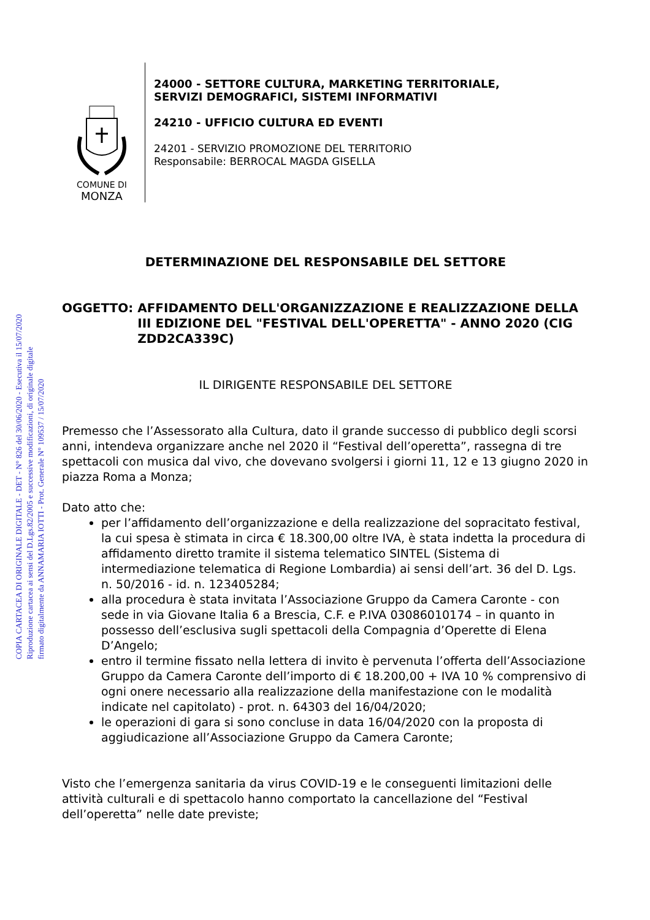COPIA CARTACEA DI ORIGINALE DIGITALE - DET - N° 826 del 30/06/2020 - Esecutiva il 15/07/2020
Riproduzione cartacea ai sensi del D.Lgs.82/2005 e successive modificazioni, di originale digitale
firmato digitalmente da ANNAMARIA IOTTI - Prot. Generale N° 109537 / 15/07/2020
COMUNE DI
MONZA
24000 - SETTORE CULTURA, MARKETING TERRITORIALE,
SERVIZI DEMOGRAFICI, SISTEMI INFORMATIVI
24210 - UFFICIO CULTURA ED EVENTI
24201 - SERVIZIO PROMOZIONE DEL TERRITORIO
Responsabile: BERROCAL MAGDA GISELLA
DETERMINAZIONE DEL RESPONSABILE DEL SETTORE
OGGETTO: AFFIDAMENTO DELL'ORGANIZZAZIONE E REALIZZAZIONE DELLA III EDIZIONE DEL "FESTIVAL DELL'OPERETTA" - ANNO 2020 (CIG ZDD2CA339C)
IL DIRIGENTE RESPONSABILE DEL SETTORE
Premesso che l’Assessorato alla Cultura, dato il grande successo di pubblico degli scorsi anni, intendeva organizzare anche nel 2020 il “Festival dell’operetta”, rassegna di tre spettacoli con musica dal vivo, che dovevano svolgersi i giorni 11, 12 e 13 giugno 2020 in piazza Roma a Monza;
Dato atto che:
per l’affidamento dell’organizzazione e della realizzazione del sopracitato festival, la cui spesa è stimata in circa € 18.300,00 oltre IVA, è stata indetta la procedura di affidamento diretto tramite il sistema telematico SINTEL (Sistema di intermediazione telematica di Regione Lombardia) ai sensi dell’art. 36 del D. Lgs. n. 50/2016 - id. n. 123405284;
alla procedura è stata invitata l’Associazione Gruppo da Camera Caronte - con sede in via Giovane Italia 6 a Brescia, C.F. e P.IVA 03086010174 – in quanto in possesso dell’esclusiva sugli spettacoli della Compagnia d’Operette di Elena D’Angelo;
entro il termine fissato nella lettera di invito è pervenuta l’offerta dell’Associazione Gruppo da Camera Caronte dell’importo di € 18.200,00 + IVA 10 % comprensivo di ogni onere necessario alla realizzazione della manifestazione con le modalità indicate nel capitolato) - prot. n. 64303 del 16/04/2020;
le operazioni di gara si sono concluse in data 16/04/2020 con la proposta di aggiudicazione all’Associazione Gruppo da Camera Caronte;
Visto che l’emergenza sanitaria da virus COVID-19 e le conseguenti limitazioni delle attività culturali e di spettacolo hanno comportato la cancellazione del “Festival dell’operetta” nelle date previste;